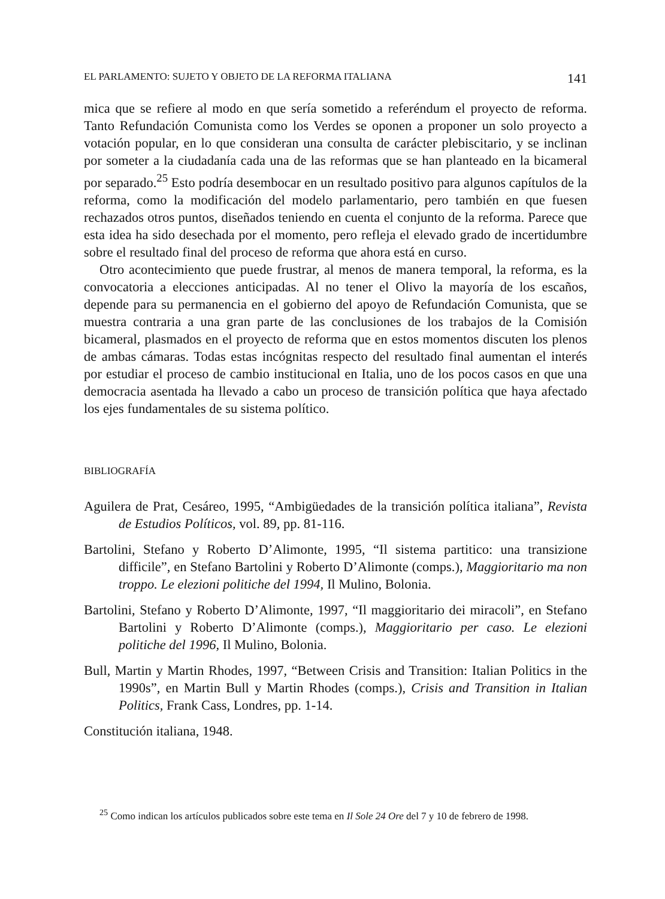EL PARLAMENTO: SUJETO Y OBJETO DE LA REFORMA ITALIANA 141
mica que se refiere al modo en que sería sometido a referéndum el proyecto de reforma. Tanto Refundación Comunista como los Verdes se oponen a proponer un solo proyecto a votación popular, en lo que consideran una consulta de carácter plebiscitario, y se inclinan por someter a la ciudadanía cada una de las reformas que se han planteado en la bicameral por separado.<sup>25</sup> Esto podría desembocar en un resultado positivo para algunos capítulos de la reforma, como la modificación del modelo parlamentario, pero también en que fuesen rechazados otros puntos, diseñados teniendo en cuenta el conjunto de la reforma. Parece que esta idea ha sido desechada por el momento, pero refleja el elevado grado de incertidumbre sobre el resultado final del proceso de reforma que ahora está en curso.
Otro acontecimiento que puede frustrar, al menos de manera temporal, la reforma, es la convocatoria a elecciones anticipadas. Al no tener el Olivo la mayoría de los escaños, depende para su permanencia en el gobierno del apoyo de Refundación Comunista, que se muestra contraria a una gran parte de las conclusiones de los trabajos de la Comisión bicameral, plasmados en el proyecto de reforma que en estos momentos discuten los plenos de ambas cámaras. Todas estas incógnitas respecto del resultado final aumentan el interés por estudiar el proceso de cambio institucional en Italia, uno de los pocos casos en que una democracia asentada ha llevado a cabo un proceso de transición política que haya afectado los ejes fundamentales de su sistema político.
BIBLIOGRAFÍA
Aguilera de Prat, Cesáreo, 1995, “Ambigüedades de la transición política italiana”, Revista de Estudios Políticos, vol. 89, pp. 81-116.
Bartolini, Stefano y Roberto D’Alimonte, 1995, “Il sistema partitico: una transizione difficile”, en Stefano Bartolini y Roberto D’Alimonte (comps.), Maggioritario ma non troppo. Le elezioni politiche del 1994, Il Mulino, Bolonia.
Bartolini, Stefano y Roberto D’Alimonte, 1997, “Il maggioritario dei miracoli”, en Stefano Bartolini y Roberto D’Alimonte (comps.), Maggioritario per caso. Le elezioni politiche del 1996, Il Mulino, Bolonia.
Bull, Martin y Martin Rhodes, 1997, “Between Crisis and Transition: Italian Politics in the 1990s”, en Martin Bull y Martin Rhodes (comps.), Crisis and Transition in Italian Politics, Frank Cass, Londres, pp. 1-14.
Constitución italiana, 1948.
<sup>25</sup> Como indican los artículos publicados sobre este tema en Il Sole 24 Ore del 7 y 10 de febrero de 1998.